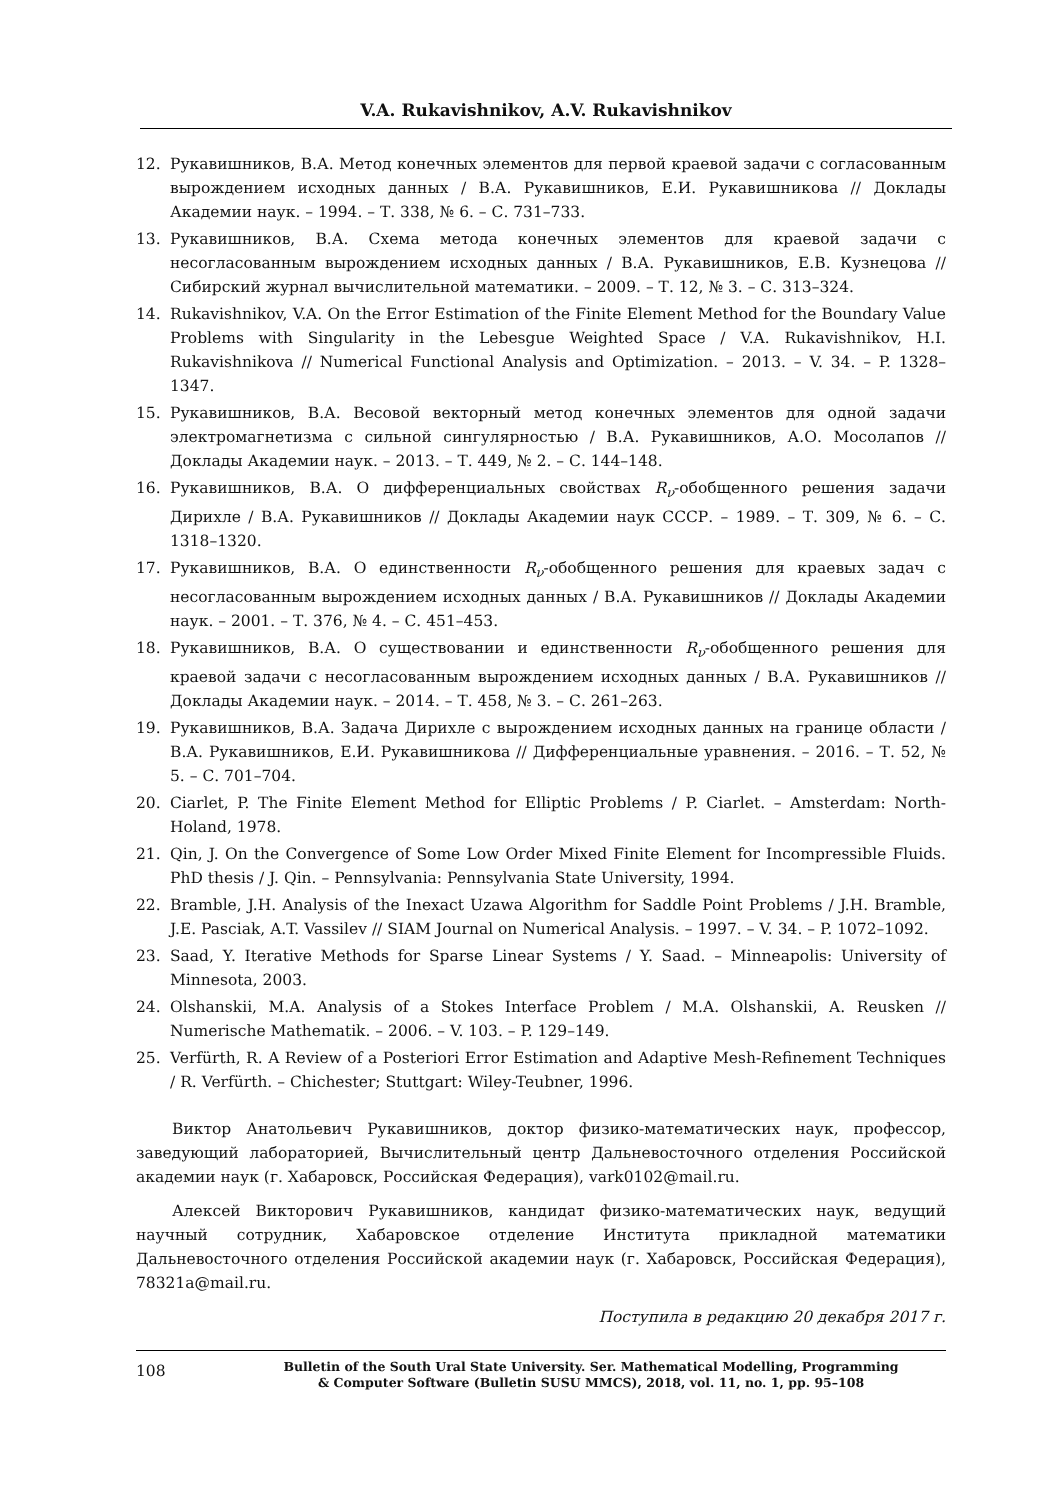V.A. Rukavishnikov, A.V. Rukavishnikov
12. Рукавишников, В.А. Метод конечных элементов для первой краевой задачи с согласованным вырождением исходных данных / В.А. Рукавишников, Е.И. Рукавишникова // Доклады Академии наук. – 1994. – Т. 338, № 6. – С. 731–733.
13. Рукавишников, В.А. Схема метода конечных элементов для краевой задачи с несогласованным вырождением исходных данных / В.А. Рукавишников, Е.В. Кузнецова // Сибирский журнал вычислительной математики. – 2009. – Т. 12, № 3. – С. 313–324.
14. Rukavishnikov, V.A. On the Error Estimation of the Finite Element Method for the Boundary Value Problems with Singularity in the Lebesgue Weighted Space / V.A. Rukavishnikov, H.I. Rukavishnikova // Numerical Functional Analysis and Optimization. – 2013. – V. 34. – P. 1328–1347.
15. Рукавишников, В.А. Весовой векторный метод конечных элементов для одной задачи электромагнетизма с сильной сингулярностью / В.А. Рукавишников, А.О. Мосолапов // Доклады Академии наук. – 2013. – Т. 449, № 2. – С. 144–148.
16. Рукавишников, В.А. О дифференциальных свойствах R<sub>ν</sub>-обобщенного решения задачи Дирихле / В.А. Рукавишников // Доклады Академии наук СССР. – 1989. – Т. 309, № 6. – С. 1318–1320.
17. Рукавишников, В.А. О единственности R<sub>ν</sub>-обобщенного решения для краевых задач с несогласованным вырождением исходных данных / В.А. Рукавишников // Доклады Академии наук. – 2001. – Т. 376, № 4. – С. 451–453.
18. Рукавишников, В.А. О существовании и единственности R<sub>ν</sub>-обобщенного решения для краевой задачи с несогласованным вырождением исходных данных / В.А. Рукавишников // Доклады Академии наук. – 2014. – Т. 458, № 3. – С. 261–263.
19. Рукавишников, В.А. Задача Дирихле с вырождением исходных данных на границе области / В.А. Рукавишников, Е.И. Рукавишникова // Дифференциальные уравнения. – 2016. – Т. 52, № 5. – С. 701–704.
20. Ciarlet, P. The Finite Element Method for Elliptic Problems / P. Ciarlet. – Amsterdam: North-Holand, 1978.
21. Qin, J. On the Convergence of Some Low Order Mixed Finite Element for Incompressible Fluids. PhD thesis / J. Qin. – Pennsylvania: Pennsylvania State University, 1994.
22. Bramble, J.H. Analysis of the Inexact Uzawa Algorithm for Saddle Point Problems / J.H. Bramble, J.E. Pasciak, A.T. Vassilev // SIAM Journal on Numerical Analysis. – 1997. – V. 34. – P. 1072–1092.
23. Saad, Y. Iterative Methods for Sparse Linear Systems / Y. Saad. – Minneapolis: University of Minnesota, 2003.
24. Olshanskii, M.A. Analysis of a Stokes Interface Problem / M.A. Olshanskii, A. Reusken // Numerische Mathematik. – 2006. – V. 103. – P. 129–149.
25. Verfürth, R. A Review of a Posteriori Error Estimation and Adaptive Mesh-Refinement Techniques / R. Verfürth. – Chichester; Stuttgart: Wiley-Teubner, 1996.
Виктор Анатольевич Рукавишников, доктор физико-математических наук, профессор, заведующий лабораторией, Вычислительный центр Дальневосточного отделения Российской академии наук (г. Хабаровск, Российская Федерация), vark0102@mail.ru.
Алексей Викторович Рукавишников, кандидат физико-математических наук, ведущий научный сотрудник, Хабаровское отделение Института прикладной математики Дальневосточного отделения Российской академии наук (г. Хабаровск, Российская Федерация), 78321a@mail.ru.
Поступила в редакцию 20 декабря 2017 г.
108 Bulletin of the South Ural State University. Ser. Mathematical Modelling, Programming
& Computer Software (Bulletin SUSU MMCS), 2018, vol. 11, no. 1, pp. 95–108